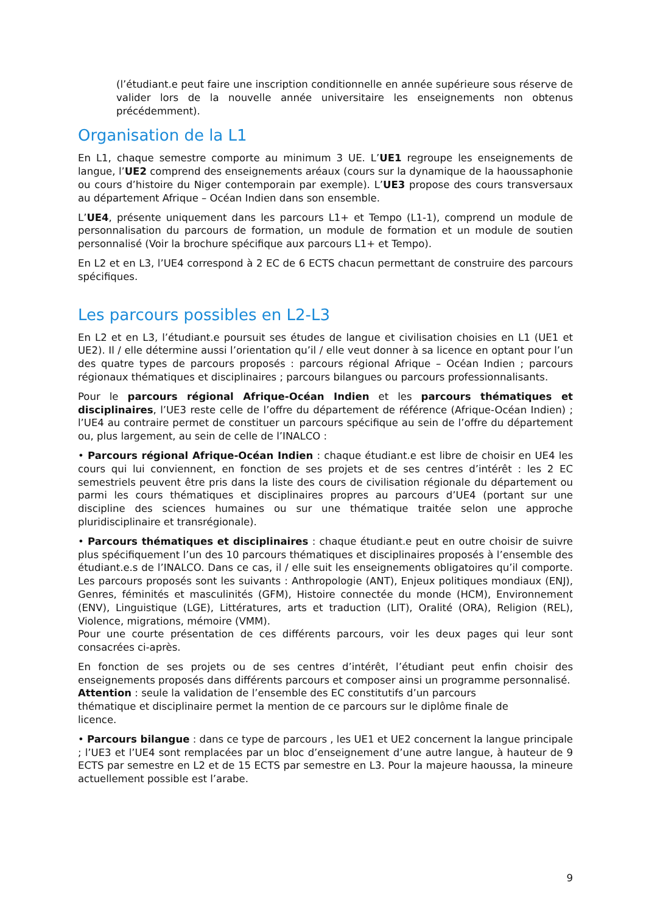(l’étudiant.e peut faire une inscription conditionnelle en année supérieure sous réserve de valider lors de la nouvelle année universitaire les enseignements non obtenus précédemment).
Organisation de la L1
En L1, chaque semestre comporte au minimum 3 UE. L’UE1 regroupe les enseignements de langue, l’UE2 comprend des enseignements aréaux (cours sur la dynamique de la haoussaphonie ou cours d’histoire du Niger contemporain par exemple). L’UE3 propose des cours transversaux au département Afrique – Océan Indien dans son ensemble.
L’UE4, présente uniquement dans les parcours L1+ et Tempo (L1-1), comprend un module de personnalisation du parcours de formation, un module de formation et un module de soutien personnalisé (Voir la brochure spécifique aux parcours L1+ et Tempo).
En L2 et en L3, l’UE4 correspond à 2 EC de 6 ECTS chacun permettant de construire des parcours spécifiques.
Les parcours possibles en L2-L3
En L2 et en L3, l’étudiant.e poursuit ses études de langue et civilisation choisies en L1 (UE1 et UE2). Il / elle détermine aussi l’orientation qu’il / elle veut donner à sa licence en optant pour l’un des quatre types de parcours proposés : parcours régional Afrique – Océan Indien ; parcours régionaux thématiques et disciplinaires ; parcours bilangues ou parcours professionnalisants.
Pour le parcours régional Afrique-Océan Indien et les parcours thématiques et disciplinaires, l’UE3 reste celle de l’offre du département de référence (Afrique-Océan Indien) ; l’UE4 au contraire permet de constituer un parcours spécifique au sein de l’offre du département ou, plus largement, au sein de celle de l’INALCO :
• Parcours régional Afrique-Océan Indien : chaque étudiant.e est libre de choisir en UE4 les cours qui lui conviennent, en fonction de ses projets et de ses centres d’intérêt : les 2 EC semestriels peuvent être pris dans la liste des cours de civilisation régionale du département ou parmi les cours thématiques et disciplinaires propres au parcours d’UE4 (portant sur une discipline des sciences humaines ou sur une thématique traitée selon une approche pluridisciplinaire et transrégionale).
• Parcours thématiques et disciplinaires : chaque étudiant.e peut en outre choisir de suivre plus spécifiquement l’un des 10 parcours thématiques et disciplinaires proposés à l’ensemble des étudiant.e.s de l’INALCO. Dans ce cas, il / elle suit les enseignements obligatoires qu’il comporte. Les parcours proposés sont les suivants : Anthropologie (ANT), Enjeux politiques mondiaux (ENJ), Genres, féminités et masculinités (GFM), Histoire connectée du monde (HCM), Environnement (ENV), Linguistique (LGE), Littératures, arts et traduction (LIT), Oralité (ORA), Religion (REL), Violence, migrations, mémoire (VMM).
Pour une courte présentation de ces différents parcours, voir les deux pages qui leur sont consacrées ci-après.
En fonction de ses projets ou de ses centres d’intérêt, l’étudiant peut enfin choisir des enseignements proposés dans différents parcours et composer ainsi un programme personnalisé.
Attention : seule la validation de l’ensemble des EC constitutifs d’un parcours
thématique et disciplinaire permet la mention de ce parcours sur le diplôme finale de
licence.
• Parcours bilangue : dans ce type de parcours , les UE1 et UE2 concernent la langue principale ; l’UE3 et l’UE4 sont remplacées par un bloc d’enseignement d’une autre langue, à hauteur de 9 ECTS par semestre en L2 et de 15 ECTS par semestre en L3. Pour la majeure haoussa, la mineure actuellement possible est l’arabe.
9